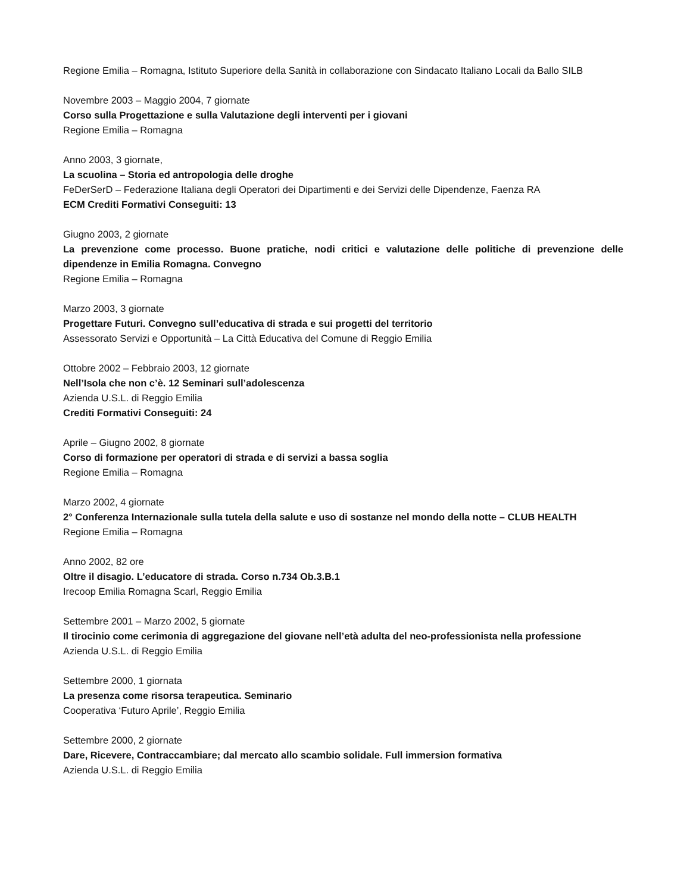Regione Emilia – Romagna, Istituto Superiore della Sanità in collaborazione con Sindacato Italiano Locali da Ballo SILB
Novembre 2003 – Maggio 2004, 7 giornate
Corso sulla Progettazione e sulla Valutazione degli interventi per i giovani
Regione Emilia – Romagna
Anno 2003, 3 giornate,
La scuolina – Storia ed antropologia delle droghe
FeDerSerD – Federazione Italiana degli Operatori dei Dipartimenti e dei Servizi delle Dipendenze, Faenza RA
ECM Crediti Formativi Conseguiti: 13
Giugno 2003, 2 giornate
La prevenzione come processo. Buone pratiche, nodi critici e valutazione delle politiche di prevenzione delle dipendenze in Emilia Romagna. Convegno
Regione Emilia – Romagna
Marzo 2003, 3 giornate
Progettare Futuri. Convegno sull’educativa di strada e sui progetti del territorio
Assessorato Servizi e Opportunità – La Città Educativa del Comune di Reggio Emilia
Ottobre 2002 – Febbraio 2003, 12 giornate
Nell’Isola che non c’è. 12 Seminari sull’adolescenza
Azienda U.S.L. di Reggio Emilia
Crediti Formativi Conseguiti: 24
Aprile – Giugno 2002, 8 giornate
Corso di formazione per operatori di strada e di servizi a bassa soglia
Regione Emilia – Romagna
Marzo 2002, 4 giornate
2° Conferenza Internazionale sulla tutela della salute e uso di sostanze nel mondo della notte – CLUB HEALTH
Regione Emilia – Romagna
Anno 2002, 82 ore
Oltre il disagio. L’educatore di strada. Corso n.734 Ob.3.B.1
Irecoop Emilia Romagna Scarl, Reggio Emilia
Settembre 2001 – Marzo 2002, 5 giornate
Il tirocinio come cerimonia di aggregazione del giovane nell’età adulta del neo-professionista nella professione
Azienda U.S.L. di Reggio Emilia
Settembre 2000, 1 giornata
La presenza come risorsa terapeutica. Seminario
Cooperativa ‘Futuro Aprile’, Reggio Emilia
Settembre 2000, 2 giornate
Dare, Ricevere, Contraccambiare; dal mercato allo scambio solidale. Full immersion formativa
Azienda U.S.L. di Reggio Emilia